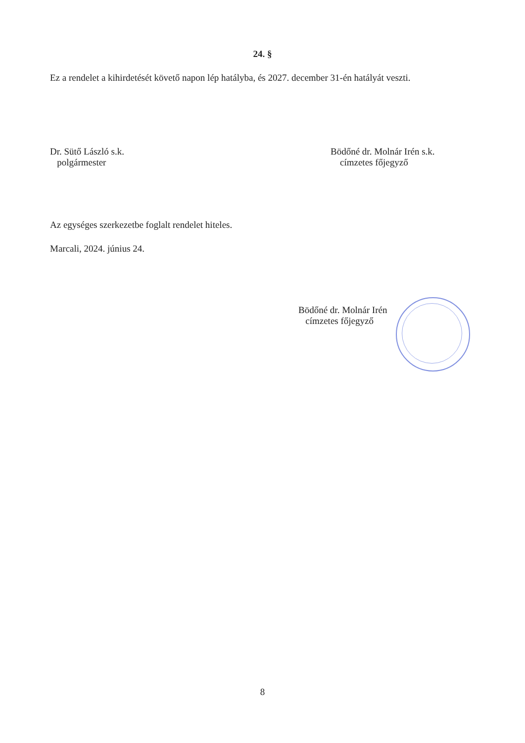24. §
Ez a rendelet a kihirdetését követő napon lép hatályba, és 2027. december 31-én hatályát veszti.
Dr. Sütő László s.k.
polgármester
Bödőné dr. Molnár Irén s.k.
címzetes főjegyző
Az egységes szerkezetbe foglalt rendelet hiteles.
Marcali, 2024. június 24.
Bödőné dr. Molnár Irén
címzetes főjegyző
8